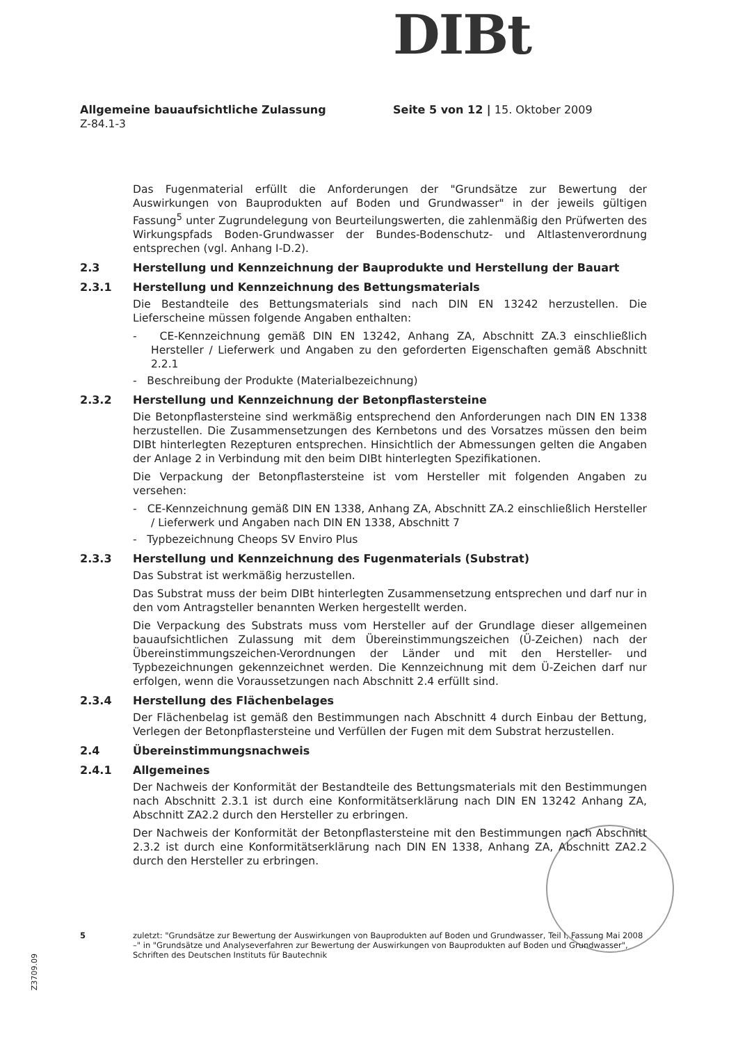DIBt
Allgemeine bauaufsichtliche Zulassung Seite 5 von 12 | 15. Oktober 2009
Z-84.1-3
Das Fugenmaterial erfüllt die Anforderungen der "Grundsätze zur Bewertung der Auswirkungen von Bauprodukten auf Boden und Grundwasser" in der jeweils gültigen Fassung<sup>5</sup> unter Zugrundelegung von Beurteilungswerten, die zahlenmäßig den Prüfwerten des Wirkungspfads Boden-Grundwasser der Bundes-Bodenschutz- und Altlastenverordnung entsprechen (vgl. Anhang I-D.2).
2.3 Herstellung und Kennzeichnung der Bauprodukte und Herstellung der Bauart
2.3.1 Herstellung und Kennzeichnung des Bettungsmaterials
Die Bestandteile des Bettungsmaterials sind nach DIN EN 13242 herzustellen. Die Lieferscheine müssen folgende Angaben enthalten:
- CE-Kennzeichnung gemäß DIN EN 13242, Anhang ZA, Abschnitt ZA.3 einschließlich Hersteller / Lieferwerk und Angaben zu den geforderten Eigenschaften gemäß Abschnitt 2.2.1
- Beschreibung der Produkte (Materialbezeichnung)
2.3.2 Herstellung und Kennzeichnung der Betonpflastersteine
Die Betonpflastersteine sind werkmäßig entsprechend den Anforderungen nach DIN EN 1338 herzustellen. Die Zusammensetzungen des Kernbetons und des Vorsatzes müssen den beim DIBt hinterlegten Rezepturen entsprechen. Hinsichtlich der Abmessungen gelten die Angaben der Anlage 2 in Verbindung mit den beim DIBt hinterlegten Spezifikationen.
Die Verpackung der Betonpflastersteine ist vom Hersteller mit folgenden Angaben zu versehen:
- CE-Kennzeichnung gemäß DIN EN 1338, Anhang ZA, Abschnitt ZA.2 einschließlich Hersteller / Lieferwerk und Angaben nach DIN EN 1338, Abschnitt 7
- Typbezeichnung Cheops SV Enviro Plus
2.3.3 Herstellung und Kennzeichnung des Fugenmaterials (Substrat)
Das Substrat ist werkmäßig herzustellen.
Das Substrat muss der beim DIBt hinterlegten Zusammensetzung entsprechen und darf nur in den vom Antragsteller benannten Werken hergestellt werden.
Die Verpackung des Substrats muss vom Hersteller auf der Grundlage dieser allgemeinen bauaufsichtlichen Zulassung mit dem Übereinstimmungszeichen (Ü-Zeichen) nach der Übereinstimmungszeichen-Verordnungen der Länder und mit den Hersteller- und Typbezeichnungen gekennzeichnet werden. Die Kennzeichnung mit dem Ü-Zeichen darf nur erfolgen, wenn die Voraussetzungen nach Abschnitt 2.4 erfüllt sind.
2.3.4 Herstellung des Flächenbelages
Der Flächenbelag ist gemäß den Bestimmungen nach Abschnitt 4 durch Einbau der Bettung, Verlegen der Betonpflastersteine und Verfüllen der Fugen mit dem Substrat herzustellen.
2.4 Übereinstimmungsnachweis
2.4.1 Allgemeines
Der Nachweis der Konformität der Bestandteile des Bettungsmaterials mit den Bestimmungen nach Abschnitt 2.3.1 ist durch eine Konformitätserklärung nach DIN EN 13242 Anhang ZA, Abschnitt ZA2.2 durch den Hersteller zu erbringen.
Der Nachweis der Konformität der Betonpflastersteine mit den Bestimmungen nach Abschnitt 2.3.2 ist durch eine Konformitätserklärung nach DIN EN 1338, Anhang ZA, Abschnitt ZA2.2 durch den Hersteller zu erbringen.
5 zuletzt: "Grundsätze zur Bewertung der Auswirkungen von Bauprodukten auf Boden und Grundwasser, Teil I, Fassung Mai 2008 –" in "Grundsätze und Analyseverfahren zur Bewertung der Auswirkungen von Bauprodukten auf Boden und Grundwasser", Schriften des Deutschen Instituts für Bautechnik
Z3709.09